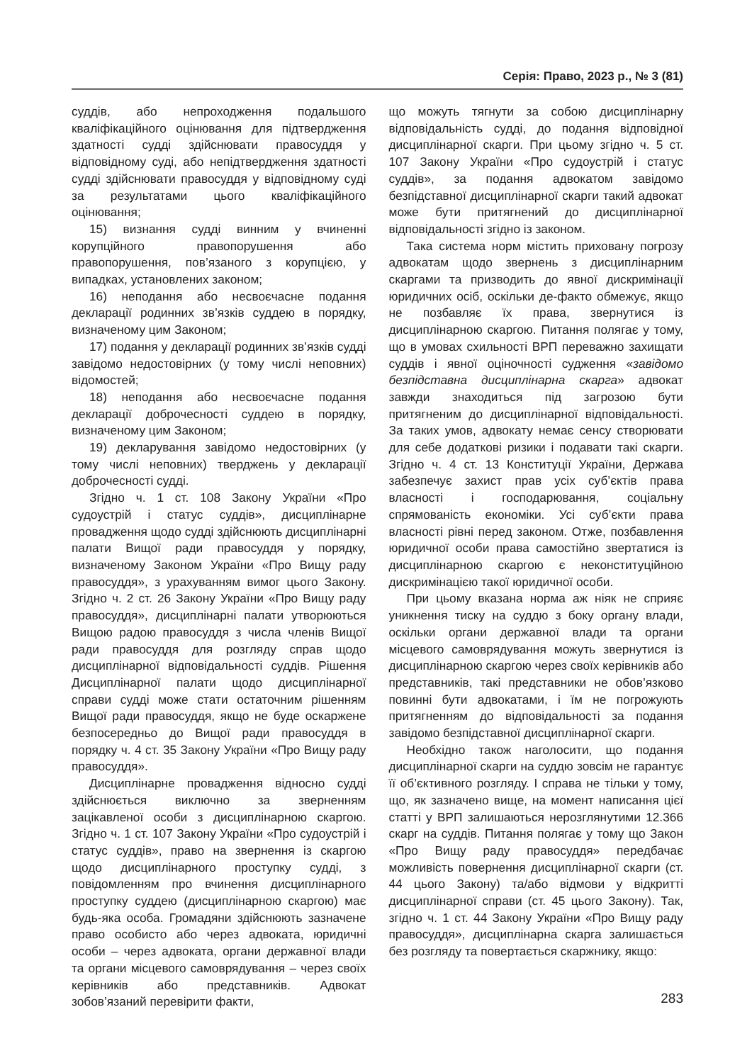Серія: Право, 2023 р., № 3 (81)
суддів, або непроходження подальшого кваліфікаційного оцінювання для підтвердження здатності судді здійснювати правосуддя у відповідному суді, або непідтвердження здатності судді здійснювати правосуддя у відповідному суді за результатами цього кваліфікаційного оцінювання;
15) визнання судді винним у вчиненні корупційного правопорушення або правопорушення, пов’язаного з корупцією, у випадках, установлених законом;
16) неподання або несвоєчасне подання декларації родинних зв’язків суддею в порядку, визначеному цим Законом;
17) подання у декларації родинних зв’язків судді завідомо недостовірних (у тому числі неповних) відомостей;
18) неподання або несвоєчасне подання декларації доброчесності суддею в порядку, визначеному цим Законом;
19) декларування завідомо недостовірних (у тому числі неповних) тверджень у декларації доброчесності судді.
Згідно ч. 1 ст. 108 Закону України «Про судоустрій і статус суддів», дисциплінарне провадження щодо судді здійснюють дисциплінарні палати Вищої ради правосуддя у порядку, визначеному Законом України «Про Вищу раду правосуддя», з урахуванням вимог цього Закону. Згідно ч. 2 ст. 26 Закону України «Про Вищу раду правосуддя», дисциплінарні палати утворюються Вищою радою правосуддя з числа членів Вищої ради правосуддя для розгляду справ щодо дисциплінарної відповідальності суддів. Рішення Дисциплінарної палати щодо дисциплінарної справи судді може стати остаточним рішенням Вищої ради правосуддя, якщо не буде оскаржене безпосередньо до Вищої ради правосуддя в порядку ч. 4 ст. 35 Закону України «Про Вищу раду правосуддя».
Дисциплінарне провадження відносно судді здійснюється виключно за зверненням зацікавленої особи з дисциплінарною скаргою. Згідно ч. 1 ст. 107 Закону України «Про судоустрій і статус суддів», право на звернення із скаргою щодо дисциплінарного проступку судді, з повідомленням про вчинення дисциплінарного проступку суддею (дисциплінарною скаргою) має будь-яка особа. Громадяни здійснюють зазначене право особисто або через адвоката, юридичні особи – через адвоката, органи державної влади та органи місцевого самоврядування – через своїх керівників або представників. Адвокат зобов’язаний перевірити факти,
що можуть тягнути за собою дисциплінарну відповідальність судді, до подання відповідної дисциплінарної скарги. При цьому згідно ч. 5 ст. 107 Закону України «Про судоустрій і статус суддів», за подання адвокатом завідомо безпідставної дисциплінарної скарги такий адвокат може бути притягнений до дисциплінарної відповідальності згідно із законом.
Така система норм містить приховану погрозу адвокатам щодо звернень з дисциплінарним скаргами та призводить до явної дискримінації юридичних осіб, оскільки де-факто обмежує, якщо не позбавляє їх права, звернутися із дисциплінарною скаргою. Питання полягає у тому, що в умовах схильності ВРП переважно захищати суддів і явної оціночності судження «завідомо безпідставна дисциплінарна скарга» адвокат завжди знаходиться під загрозою бути притягненим до дисциплінарної відповідальності. За таких умов, адвокату немає сенсу створювати для себе додаткові ризики і подавати такі скарги. Згідно ч. 4 ст. 13 Конституції України, Держава забезпечує захист прав усіх суб’єктів права власності і господарювання, соціальну спрямованість економіки. Усі суб’єкти права власності рівні перед законом. Отже, позбавлення юридичної особи права самостійно звертатися із дисциплінарною скаргою є неконституційною дискримінацією такої юридичної особи.
При цьому вказана норма аж ніяк не сприяє уникнення тиску на суддю з боку органу влади, оскільки органи державної влади та органи місцевого самоврядування можуть звернутися із дисциплінарною скаргою через своїх керівників або представників, такі представники не обов’язково повинні бути адвокатами, і їм не погрожують притягненням до відповідальності за подання завідомо безпідставної дисциплінарної скарги.
Необхідно також наголосити, що подання дисциплінарної скарги на суддю зовсім не гарантує її об’єктивного розгляду. І справа не тільки у тому, що, як зазначено вище, на момент написання цієї статті у ВРП залишаються нерозглянутими 12.366 скарг на суддів. Питання полягає у тому що Закон «Про Вищу раду правосуддя» передбачає можливість повернення дисциплінарної скарги (ст. 44 цього Закону) та/або відмови у відкритті дисциплінарної справи (ст. 45 цього Закону). Так, згідно ч. 1 ст. 44 Закону України «Про Вищу раду правосуддя», дисциплінарна скарга залишається без розгляду та повертається скаржнику, якщо:
283